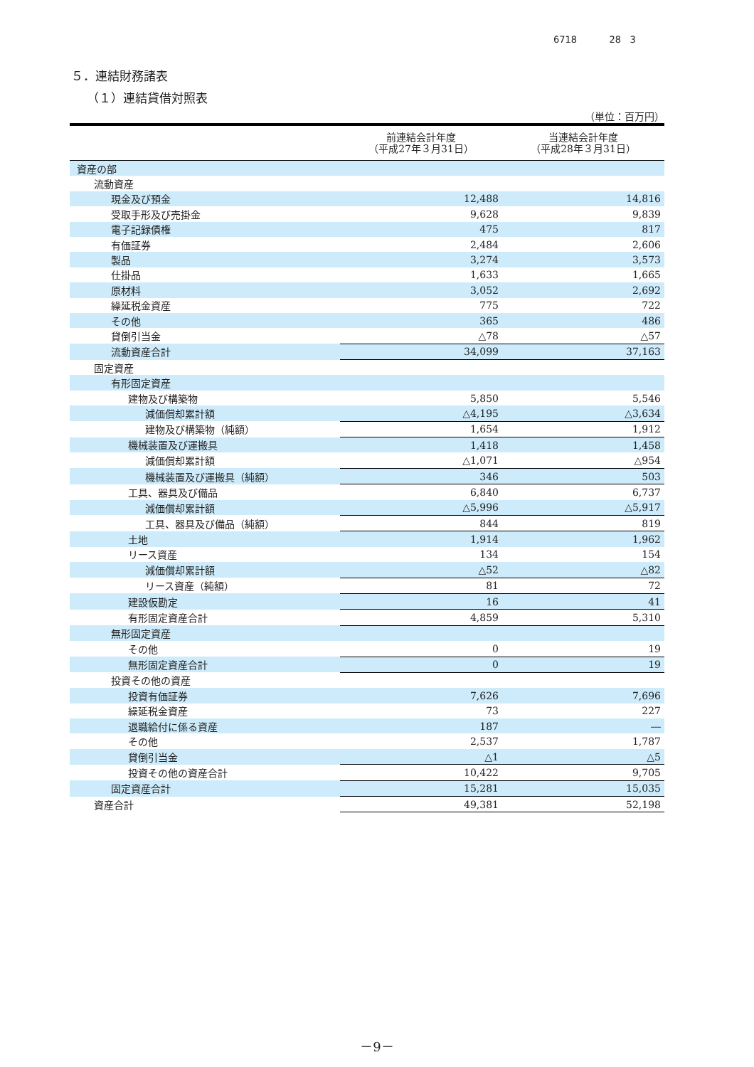6718 28 3
５．連結財務諸表
（１）連結貸借対照表
（単位：百万円）
| | 前連結会計年度 （平成27年３月31日） | 当連結会計年度 （平成28年３月31日） |
| --- | --- | --- |
| 資産の部 | | |
| 流動資産 | | |
| 現金及び預金 | 12,488 | 14,816 |
| 受取手形及び売掛金 | 9,628 | 9,839 |
| 電子記録債権 | 475 | 817 |
| 有価証券 | 2,484 | 2,606 |
| 製品 | 3,274 | 3,573 |
| 仕掛品 | 1,633 | 1,665 |
| 原材料 | 3,052 | 2,692 |
| 繰延税金資産 | 775 | 722 |
| その他 | 365 | 486 |
| 貸倒引当金 | △78 | △57 |
| 流動資産合計 | 34,099 | 37,163 |
| 固定資産 | | |
| 有形固定資産 | | |
| 建物及び構築物 | 5,850 | 5,546 |
| 減価償却累計額 | △4,195 | △3,634 |
| 建物及び構築物（純額） | 1,654 | 1,912 |
| 機械装置及び運搬具 | 1,418 | 1,458 |
| 減価償却累計額 | △1,071 | △954 |
| 機械装置及び運搬具（純額） | 346 | 503 |
| 工具、器具及び備品 | 6,840 | 6,737 |
| 減価償却累計額 | △5,996 | △5,917 |
| 工具、器具及び備品（純額） | 844 | 819 |
| 土地 | 1,914 | 1,962 |
| リース資産 | 134 | 154 |
| 減価償却累計額 | △52 | △82 |
| リース資産（純額） | 81 | 72 |
| 建設仮勘定 | 16 | 41 |
| 有形固定資産合計 | 4,859 | 5,310 |
| 無形固定資産 | | |
| その他 | 0 | 19 |
| 無形固定資産合計 | 0 | 19 |
| 投資その他の資産 | | |
| 投資有価証券 | 7,626 | 7,696 |
| 繰延税金資産 | 73 | 227 |
| 退職給付に係る資産 | 187 | ― |
| その他 | 2,537 | 1,787 |
| 貸倒引当金 | △1 | △5 |
| 投資その他の資産合計 | 10,422 | 9,705 |
| 固定資産合計 | 15,281 | 15,035 |
| 資産合計 | 49,381 | 52,198 |
－9－